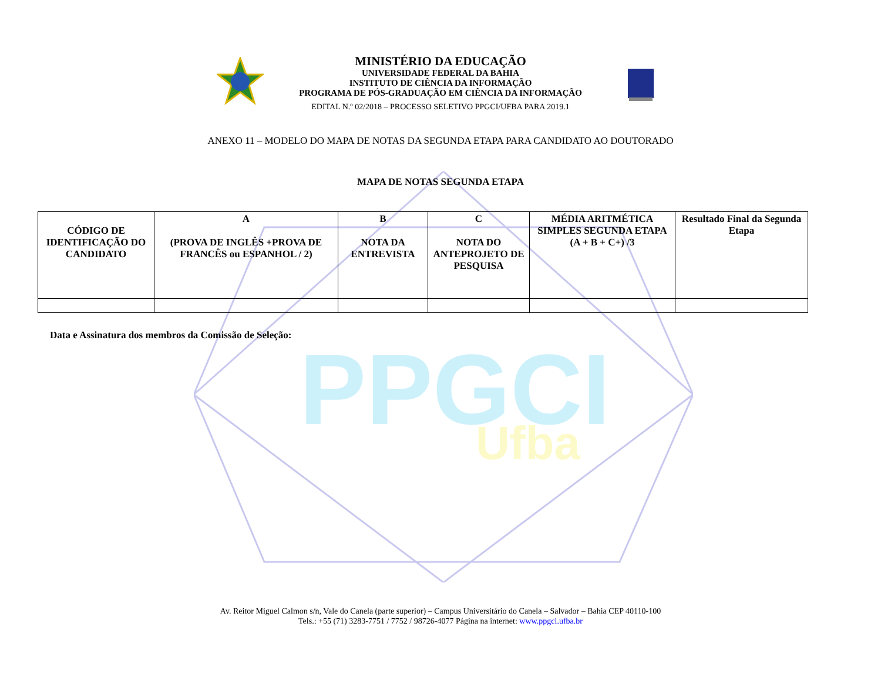PPGCI
Ufba
MINISTÉRIO DA EDUCAÇÃO
UNIVERSIDADE FEDERAL DA BAHIA
INSTITUTO DE CIÊNCIA DA INFORMAÇÃO
PROGRAMA DE PÓS-GRADUAÇÃO EM CIÊNCIA DA INFORMAÇÃO
EDITAL N.º 02/2018 – PROCESSO SELETIVO PPGCI/UFBA PARA 2019.1
ANEXO 11 – MODELO DO MAPA DE NOTAS DA SEGUNDA ETAPA PARA CANDIDATO AO DOUTORADO
MAPA DE NOTAS SEGUNDA ETAPA
| CÓDIGO DE IDENTIFICAÇÃO DO CANDIDATO | A (PROVA DE INGLÊS +PROVA DE FRANCÊS ou ESPANHOL / 2) | B NOTA DA ENTREVISTA | C NOTA DO ANTEPROJETO DE PESQUISA | MÉDIA ARITMÉTICA SIMPLES SEGUNDA ETAPA (A + B + C+) /3 | Resultado Final da Segunda Etapa |
Data e Assinatura dos membros da Comissão de Seleção:
Av. Reitor Miguel Calmon s/n, Vale do Canela (parte superior) – Campus Universitário do Canela – Salvador – Bahia CEP 40110-100
Tels.: +55 (71) 3283-7751 / 7752 / 98726-4077 Página na internet: www.ppgci.ufba.br